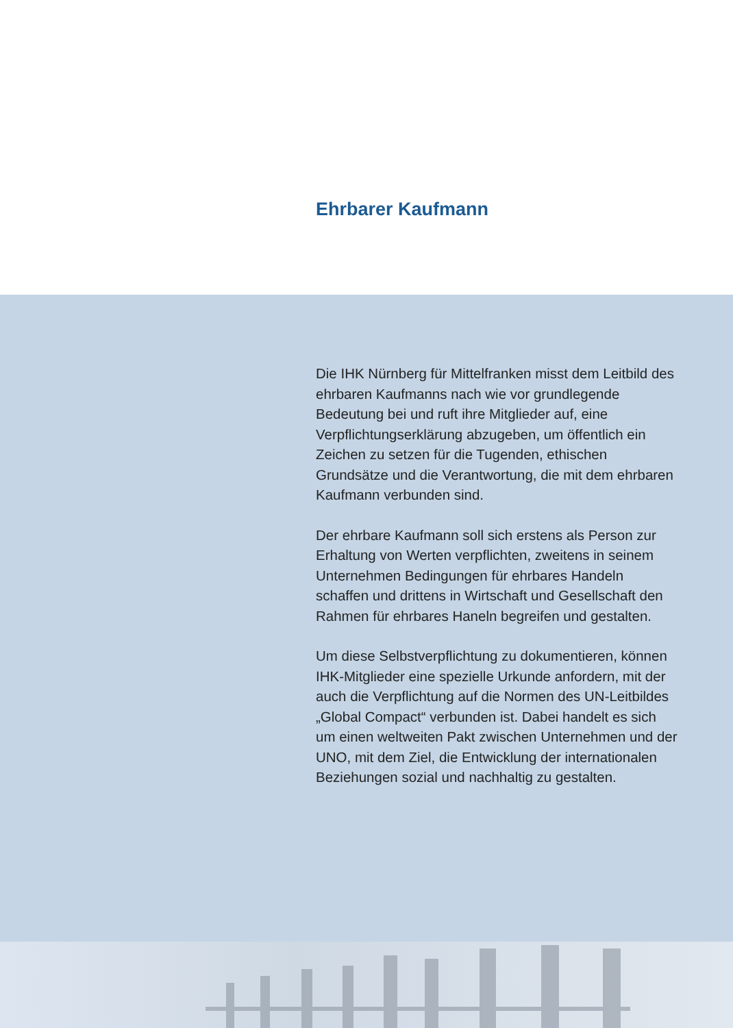Ehrbarer Kaufmann
Die IHK Nürnberg für Mittelfranken misst dem Leitbild des ehrbaren Kaufmanns nach wie vor grundlegende Bedeutung bei und ruft ihre Mitglieder auf, eine Verpflichtungserklärung abzugeben, um öffentlich ein Zeichen zu setzen für die Tugenden, ethischen Grundsätze und die Verantwortung, die mit dem ehrbaren Kaufmann verbunden sind.
Der ehrbare Kaufmann soll sich erstens als Person zur Erhaltung von Werten verpflichten, zweitens in seinem Unternehmen Bedingungen für ehrbares Handeln schaffen und drittens in Wirtschaft und Gesellschaft den Rahmen für ehrbares Haneln begreifen und gestalten.
Um diese Selbstverpflichtung zu dokumentieren, können IHK-Mitglieder eine spezielle Urkunde anfordern, mit der auch die Verpflichtung auf die Normen des UN-Leitbildes „Global Compact“ verbunden ist. Dabei handelt es sich um einen weltweiten Pakt zwischen Unternehmen und der UNO, mit dem Ziel, die Entwicklung der internationalen Beziehungen sozial und nachhaltig zu gestalten.